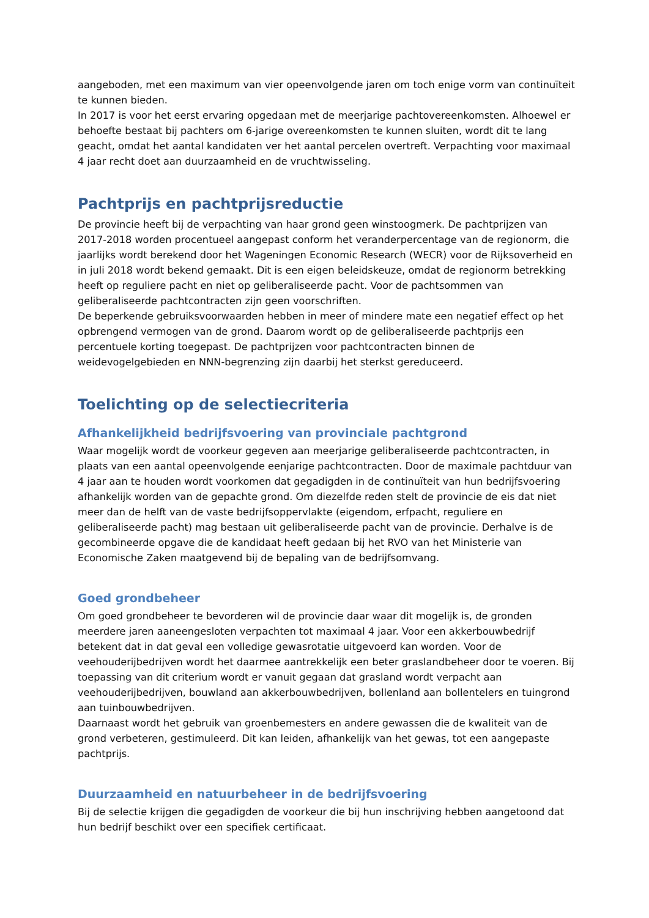aangeboden, met een maximum van vier opeenvolgende jaren om toch enige vorm van continuïteit te kunnen bieden.
In 2017 is voor het eerst ervaring opgedaan met de meerjarige pachtovereenkomsten. Alhoewel er behoefte bestaat bij pachters om 6-jarige overeenkomsten te kunnen sluiten, wordt dit te lang geacht, omdat het aantal kandidaten ver het aantal percelen overtreft. Verpachting voor maximaal 4 jaar recht doet aan duurzaamheid en de vruchtwisseling.
Pachtprijs en pachtprijsreductie
De provincie heeft bij de verpachting van haar grond geen winstoogmerk. De pachtprijzen van 2017-2018 worden procentueel aangepast conform het veranderpercentage van de regionorm, die jaarlijks wordt berekend door het Wageningen Economic Research (WECR) voor de Rijksoverheid en in juli 2018 wordt bekend gemaakt. Dit is een eigen beleidskeuze, omdat de regionorm betrekking heeft op reguliere pacht en niet op geliberaliseerde pacht. Voor de pachtsommen van geliberaliseerde pachtcontracten zijn geen voorschriften.
De beperkende gebruiksvoorwaarden hebben in meer of mindere mate een negatief effect op het opbrengend vermogen van de grond. Daarom wordt op de geliberaliseerde pachtprijs een percentuele korting toegepast. De pachtprijzen voor pachtcontracten binnen de weidevogelgebieden en NNN-begrenzing zijn daarbij het sterkst gereduceerd.
Toelichting op de selectiecriteria
Afhankelijkheid bedrijfsvoering van provinciale pachtgrond
Waar mogelijk wordt de voorkeur gegeven aan meerjarige geliberaliseerde pachtcontracten, in plaats van een aantal opeenvolgende eenjarige pachtcontracten. Door de maximale pachtduur van 4 jaar aan te houden wordt voorkomen dat gegadigden in de continuïteit van hun bedrijfsvoering afhankelijk worden van de gepachte grond. Om diezelfde reden stelt de provincie de eis dat niet meer dan de helft van de vaste bedrijfsoppervlakte (eigendom, erfpacht, reguliere en geliberaliseerde pacht) mag bestaan uit geliberaliseerde pacht van de provincie. Derhalve is de gecombineerde opgave die de kandidaat heeft gedaan bij het RVO van het Ministerie van Economische Zaken maatgevend bij de bepaling van de bedrijfsomvang.
Goed grondbeheer
Om goed grondbeheer te bevorderen wil de provincie daar waar dit mogelijk is, de gronden meerdere jaren aaneengesloten verpachten tot maximaal 4 jaar. Voor een akkerbouwbedrijf betekent dat in dat geval een volledige gewasrotatie uitgevoerd kan worden. Voor de veehouderijbedrijven wordt het daarmee aantrekkelijk een beter graslandbeheer door te voeren. Bij toepassing van dit criterium wordt er vanuit gegaan dat grasland wordt verpacht aan veehouderijbedrijven, bouwland aan akkerbouwbedrijven, bollenland aan bollentelers en tuingrond aan tuinbouwbedrijven.
Daarnaast wordt het gebruik van groenbemesters en andere gewassen die de kwaliteit van de grond verbeteren, gestimuleerd. Dit kan leiden, afhankelijk van het gewas, tot een aangepaste pachtprijs.
Duurzaamheid en natuurbeheer in de bedrijfsvoering
Bij de selectie krijgen die gegadigden de voorkeur die bij hun inschrijving hebben aangetoond dat hun bedrijf beschikt over een specifiek certificaat.